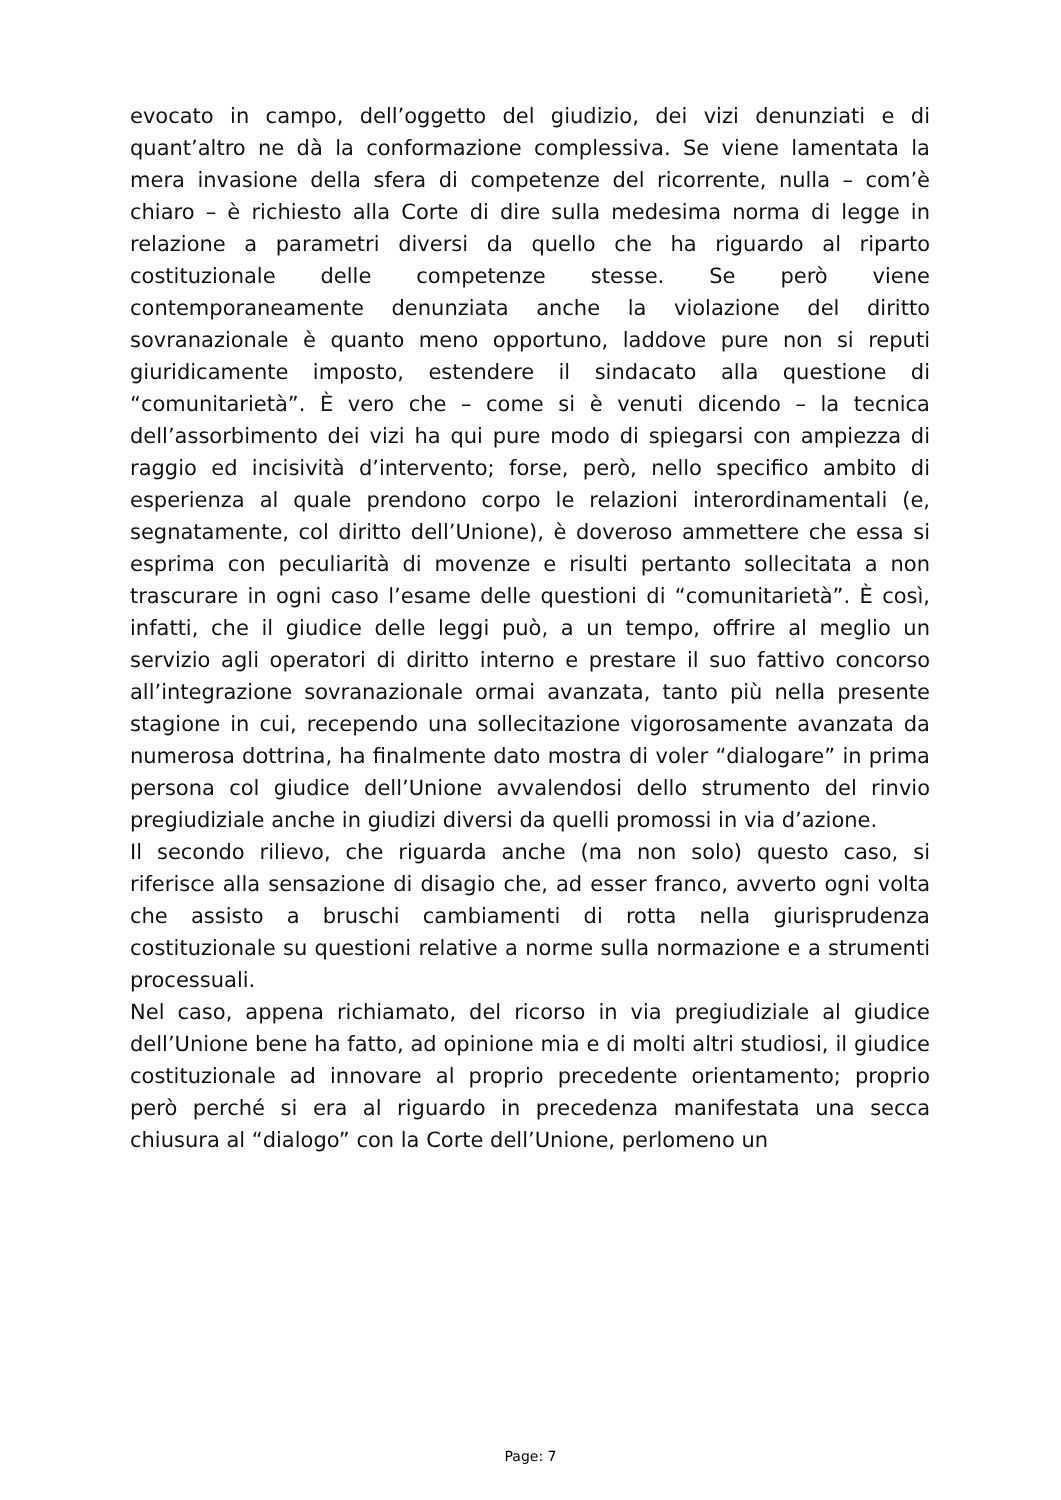evocato in campo, dell’oggetto del giudizio, dei vizi denunziati e di quant’altro ne dà la conformazione complessiva. Se viene lamentata la mera invasione della sfera di competenze del ricorrente, nulla – com’è chiaro – è richiesto alla Corte di dire sulla medesima norma di legge in relazione a parametri diversi da quello che ha riguardo al riparto costituzionale delle competenze stesse. Se però viene contemporaneamente denunziata anche la violazione del diritto sovranazionale è quanto meno opportuno, laddove pure non si reputi giuridicamente imposto, estendere il sindacato alla questione di “comunitarietà”. È vero che – come si è venuti dicendo – la tecnica dell’assorbimento dei vizi ha qui pure modo di spiegarsi con ampiezza di raggio ed incisività d’intervento; forse, però, nello specifico ambito di esperienza al quale prendono corpo le relazioni interordinamentali (e, segnatamente, col diritto dell’Unione), è doveroso ammettere che essa si esprima con peculiarità di movenze e risulti pertanto sollecitata a non trascurare in ogni caso l’esame delle questioni di “comunitarietà”. È così, infatti, che il giudice delle leggi può, a un tempo, offrire al meglio un servizio agli operatori di diritto interno e prestare il suo fattivo concorso all’integrazione sovranazionale ormai avanzata, tanto più nella presente stagione in cui, recependo una sollecitazione vigorosamente avanzata da numerosa dottrina, ha finalmente dato mostra di voler “dialogare” in prima persona col giudice dell’Unione avvalendosi dello strumento del rinvio pregiudiziale anche in giudizi diversi da quelli promossi in via d’azione.
Il secondo rilievo, che riguarda anche (ma non solo) questo caso, si riferisce alla sensazione di disagio che, ad esser franco, avverto ogni volta che assisto a bruschi cambiamenti di rotta nella giurisprudenza costituzionale su questioni relative a norme sulla normazione e a strumenti processuali.
Nel caso, appena richiamato, del ricorso in via pregiudiziale al giudice dell’Unione bene ha fatto, ad opinione mia e di molti altri studiosi, il giudice costituzionale ad innovare al proprio precedente orientamento; proprio però perché si era al riguardo in precedenza manifestata una secca chiusura al “dialogo” con la Corte dell’Unione, perlomeno un
Page: 7